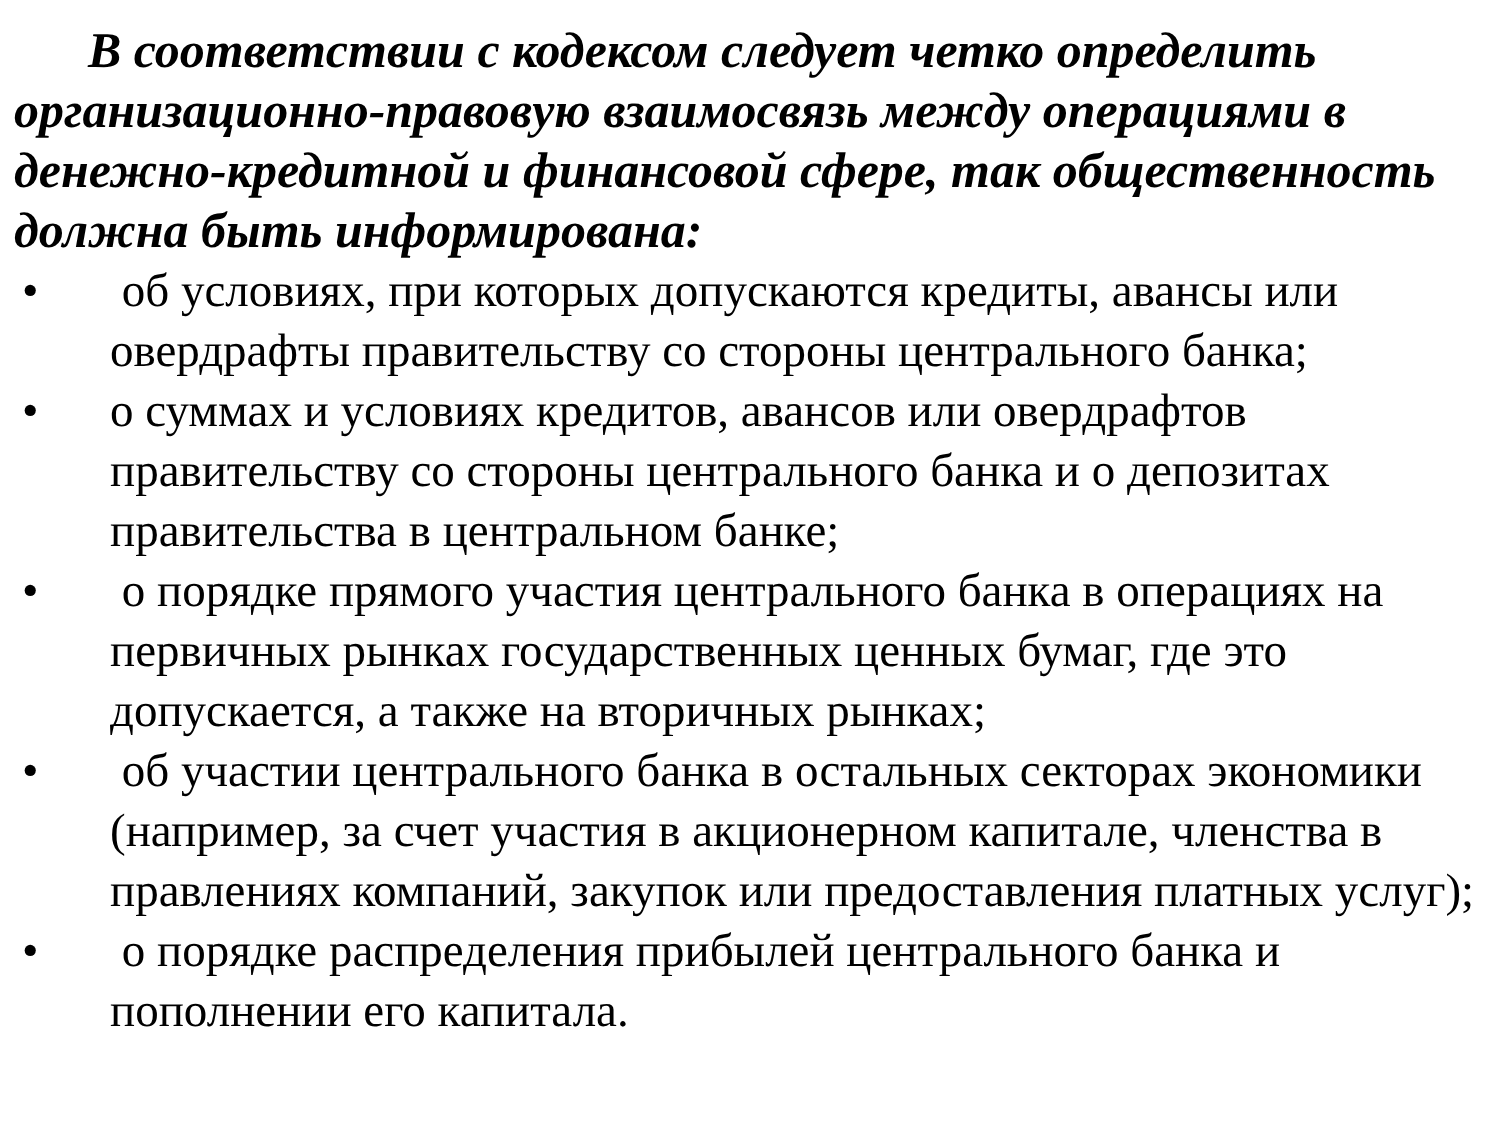В соответствии с кодексом следует четко определить организационно-правовую взаимосвязь между операциями в денежно-кредитной и финансовой сфере, так общественность должна быть информирована:
• об условиях, при которых допускаются кредиты, авансы или овердрафты правительству со стороны центрального банка;
• о суммах и условиях кредитов, авансов или овердрафтов правительству со стороны центрального банка и о депозитах правительства в центральном банке;
• о порядке прямого участия центрального банка в операциях на первичных рынках государственных ценных бумаг, где это допускается, а также на вторичных рынках;
• об участии центрального банка в остальных секторах экономики (например, за счет участия в акционерном капитале, членства в правлениях компаний, закупок или предоставления платных услуг);
• о порядке распределения прибылей центрального банка и пополнении его капитала.